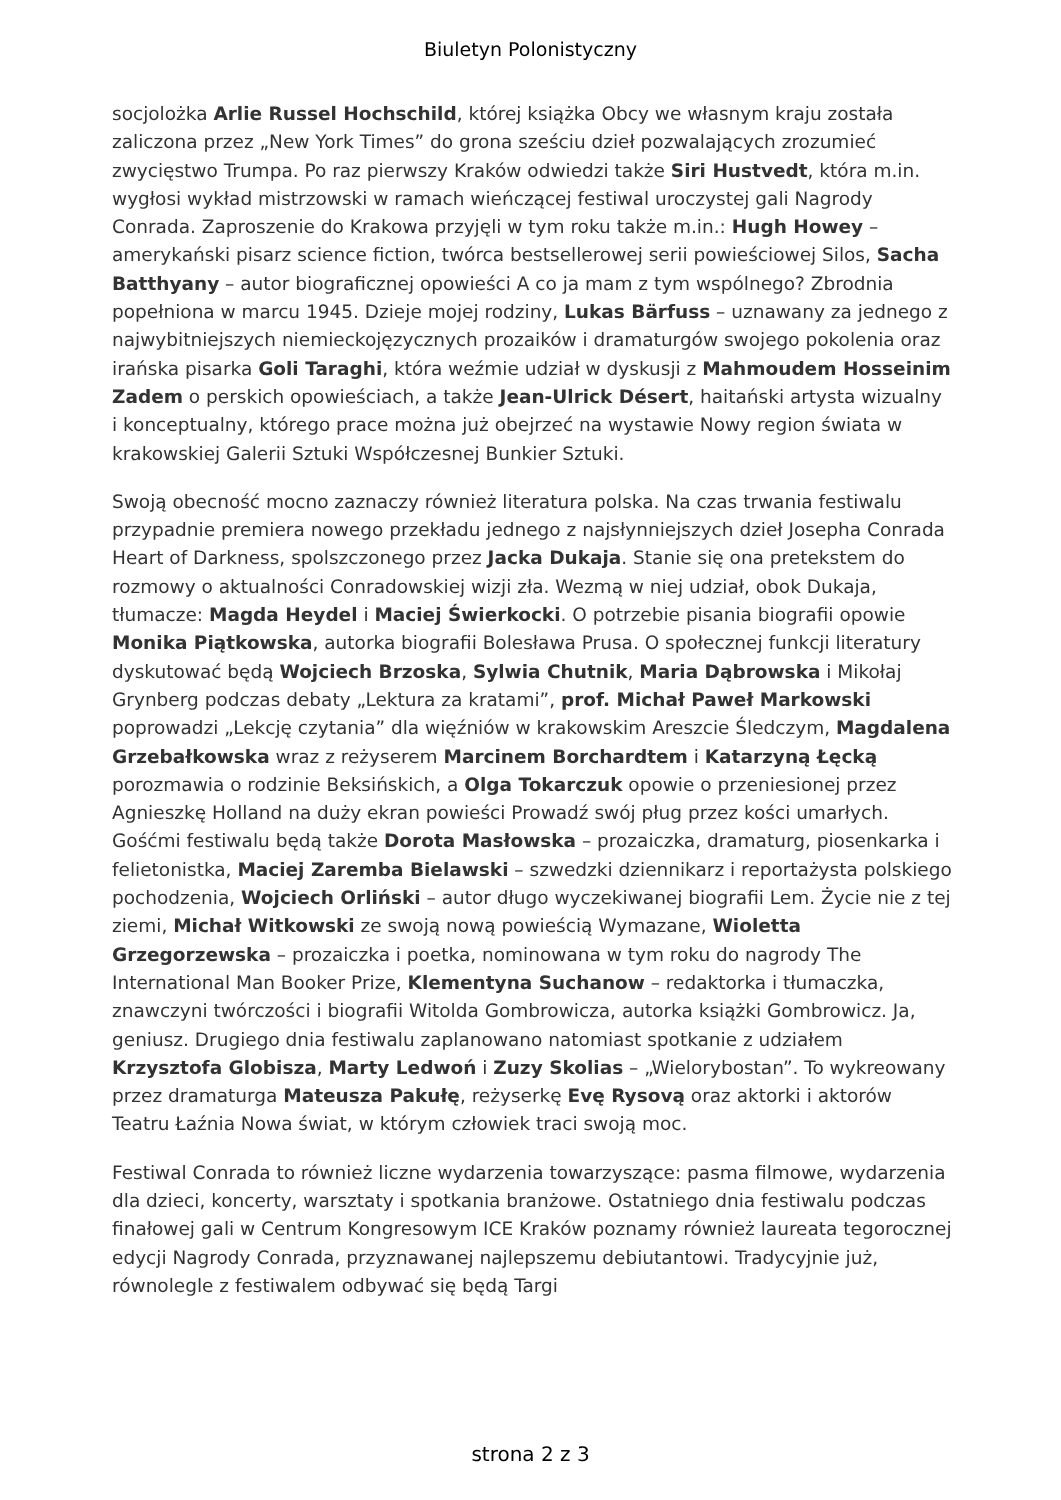Biuletyn Polonistyczny
socjolożka Arlie Russel Hochschild, której książka Obcy we własnym kraju została zaliczona przez „New York Times” do grona sześciu dzieł pozwalających zrozumieć zwycięstwo Trumpa. Po raz pierwszy Kraków odwiedzi także Siri Hustvedt, która m.in. wygłosi wykład mistrzowski w ramach wieńczącej festiwal uroczystej gali Nagrody Conrada. Zaproszenie do Krakowa przyjęli w tym roku także m.in.: Hugh Howey – amerykański pisarz science fiction, twórca bestsellerowej serii powieściowej Silos, Sacha Batthyany – autor biograficznej opowieści A co ja mam z tym wspólnego? Zbrodnia popełniona w marcu 1945. Dzieje mojej rodziny, Lukas Bärfuss – uznawany za jednego z najwybitniejszych niemieckojęzycznych prozaików i dramaturgów swojego pokolenia oraz irańska pisarka Goli Taraghi, która weźmie udział w dyskusji z Mahmoudem Hosseinim Zadem o perskich opowieściach, a także Jean-Ulrick Désert, haitański artysta wizualny i konceptualny, którego prace można już obejrzeć na wystawie Nowy region świata w krakowskiej Galerii Sztuki Współczesnej Bunkier Sztuki.
Swoją obecność mocno zaznaczy również literatura polska. Na czas trwania festiwalu przypadnie premiera nowego przekładu jednego z najsłynniejszych dzieł Josepha Conrada Heart of Darkness, spolszczonego przez Jacka Dukaja. Stanie się ona pretekstem do rozmowy o aktualności Conradowskiej wizji zła. Wezmą w niej udział, obok Dukaja, tłumacze: Magda Heydel i Maciej Świerkocki. O potrzebie pisania biografii opowie Monika Piątkowska, autorka biografii Bolesława Prusa. O społecznej funkcji literatury dyskutować będą Wojciech Brzoska, Sylwia Chutnik, Maria Dąbrowska i Mikołaj Grynberg podczas debaty „Lektura za kratami”, prof. Michał Paweł Markowski poprowadzi „Lekcję czytania” dla więźniów w krakowskim Areszcie Śledczym, Magdalena Grzebałkowska wraz z reżyserem Marcinem Borchardtem i Katarzyną Łęcką porozmawia o rodzinie Beksińskich, a Olga Tokarczuk opowie o przeniesionej przez Agnieszkę Holland na duży ekran powieści Prowadź swój pług przez kości umarłych. Gośćmi festiwalu będą także Dorota Masłowska – prozaiczka, dramaturg, piosenkarka i felietonistka, Maciej Zaremba Bielawski – szwedzki dziennikarz i reportażysta polskiego pochodzenia, Wojciech Orliński – autor długo wyczekiwanej biografii Lem. Życie nie z tej ziemi, Michał Witkowski ze swoją nową powieścią Wymazane, Wioletta Grzegorzewska – prozaiczka i poetka, nominowana w tym roku do nagrody The International Man Booker Prize, Klementyna Suchanow – redaktorka i tłumaczka, znawczyni twórczości i biografii Witolda Gombrowicza, autorka książki Gombrowicz. Ja, geniusz. Drugiego dnia festiwalu zaplanowano natomiast spotkanie z udziałem Krzysztofa Globisza, Marty Ledwoń i Zuzy Skolias – „Wielorybostan”. To wykreowany przez dramaturga Mateusza Pakułę, reżyserkę Evę Rysovą oraz aktorki i aktorów Teatru Łaźnia Nowa świat, w którym człowiek traci swoją moc.
Festiwal Conrada to również liczne wydarzenia towarzyszące: pasma filmowe, wydarzenia dla dzieci, koncerty, warsztaty i spotkania branżowe. Ostatniego dnia festiwalu podczas finałowej gali w Centrum Kongresowym ICE Kraków poznamy również laureata tegorocznej edycji Nagrody Conrada, przyznawanej najlepszemu debiutantowi. Tradycyjnie już, równolegle z festiwalem odbywać się będą Targi
strona 2 z 3